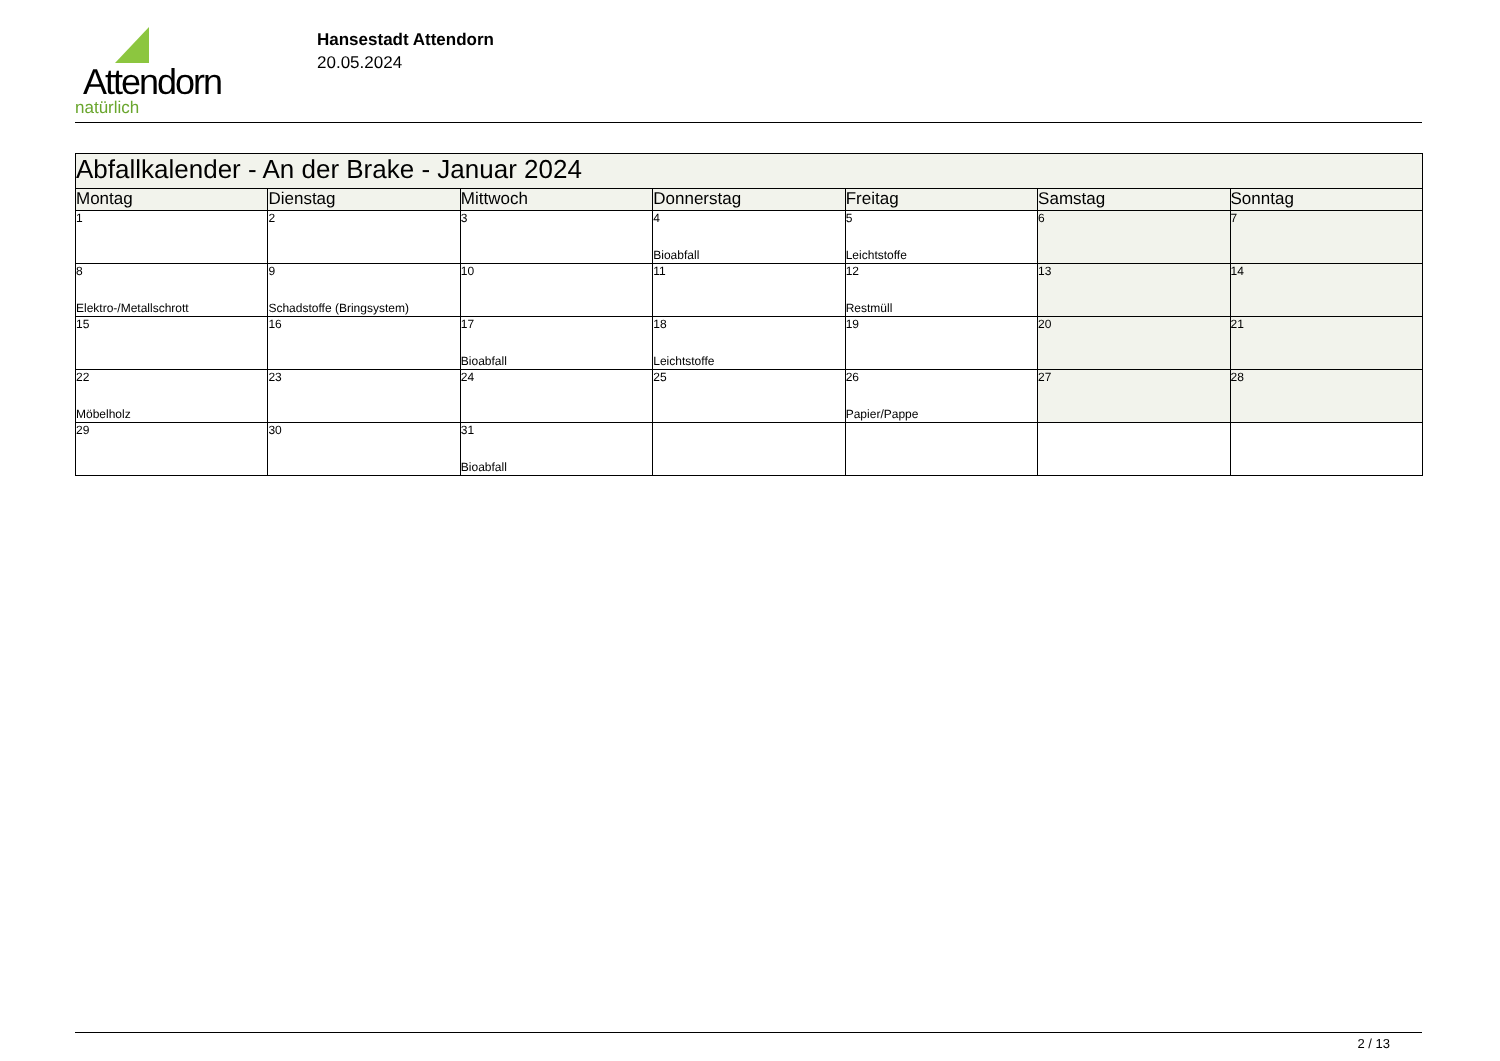Attendorn
natürlich
Hansestadt Attendorn
20.05.2024
| Abfallkalender - An der Brake - Januar 2024 | | | | | | |
| --- | --- | --- | --- | --- | --- | --- |
| Montag | Dienstag | Mittwoch | Donnerstag | Freitag | Samstag | Sonntag |
| 1 | 2 | 3 | 4 Bioabfall | 5 Leichtstoffe | 6 | 7 |
| 8 Elektro-/Metallschrott | 9 Schadstoffe (Bringsystem) | 10 | 11 | 12 Restmüll | 13 | 14 |
| 15 | 16 | 17 Bioabfall | 18 Leichtstoffe | 19 | 20 | 21 |
| 22 Möbelholz | 23 | 24 | 25 | 26 Papier/Pappe | 27 | 28 |
| 29 | 30 | 31 Bioabfall | | | | |
2 / 13